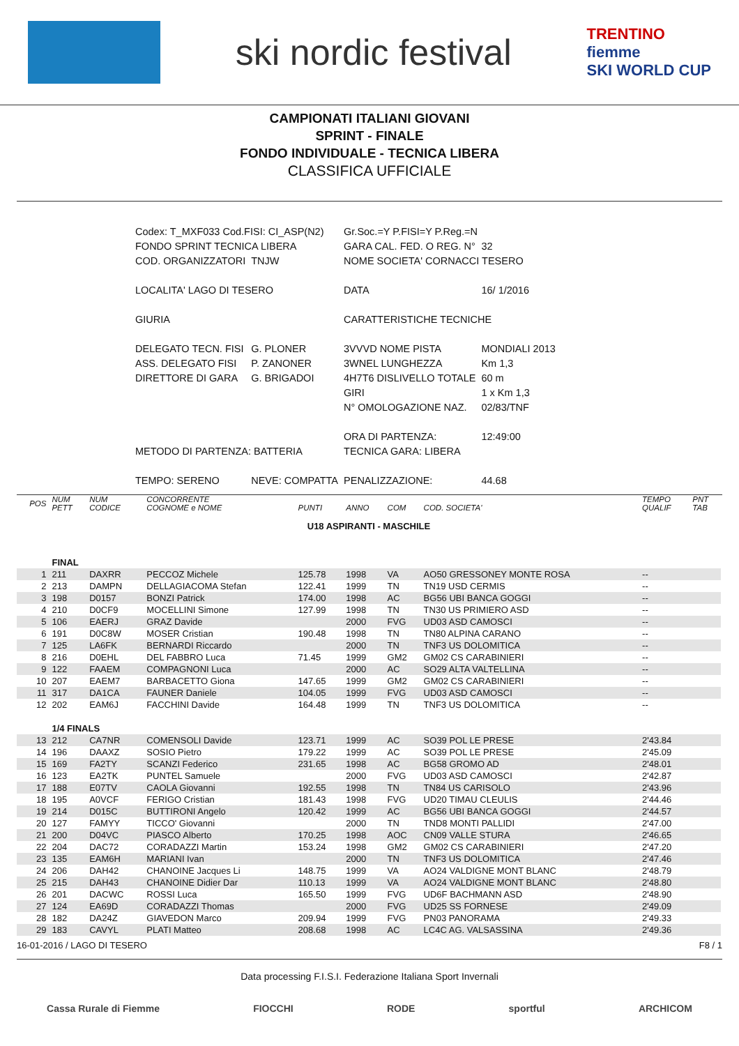ski nordic festival
TRENTINO
fiemme
SKI WORLD CUP
CAMPIONATI ITALIANI GIOVANI
SPRINT - FINALE
FONDO INDIVIDUALE - TECNICA LIBERA
CLASSIFICA UFFICIALE
| Codex: T_MXF033 Cod.FISI: CI_ASP(N2) | | Gr.Soc.=Y P.FISI=Y P.Reg.=N | |
| FONDO SPRINT TECNICA LIBERA | | GARA CAL. FED. O REG. N° | 32 |
| COD. ORGANIZZATORI | TNJW | NOME SOCIETA' CORNACCI TESERO | |
| LOCALITA' LAGO DI TESERO | | DATA | 16/ 1/2016 |
| GIURIA | | CARATTERISTICHE TECNICHE | |
| DELEGATO TECN. FISI | G. PLONER | 3VVVD NOME PISTA | MONDIALI 2013 |
| ASS. DELEGATO FISI | P. ZANONER | 3WNEL LUNGHEZZA | Km 1,3 |
| DIRETTORE DI GARA | G. BRIGADOI | 4H7T6 DISLIVELLO TOTALE | 60 m |
| | | GIRI | 1 x Km 1,3 |
| | | N° OMOLOGAZIONE NAZ. | 02/83/TNF |
| | | ORA DI PARTENZA: | 12:49:00 |
| METODO DI PARTENZA: BATTERIA | | TECNICA GARA: LIBERA | |
| TEMPO: SERENO | NEVE: COMPATTA | PENALIZZAZIONE: | 44.68 |
| POS | NUM PETT | NUM CODICE | CONCORRENTE COGNOME e NOME | PUNTI | ANNO | COM | COD. SOCIETA' | TEMPO QUALIF | PNT TAB |
| U18 ASPIRANTI - MASCHILE | | | | | | | | | |
| | FINAL | | | | | | | | |
| 1 | 211 | DAXRR | PECCOZ Michele | 125.78 | 1998 | VA | AO50 GRESSONEY MONTE ROSA | -- | |
| 2 | 213 | DAMPN | DELLAGIACOMA Stefan | 122.41 | 1999 | TN | TN19 USD CERMIS | -- | |
| 3 | 198 | D0157 | BONZI Patrick | 174.00 | 1998 | AC | BG56 UBI BANCA GOGGI | -- | |
| 4 | 210 | D0CF9 | MOCELLINI Simone | 127.99 | 1998 | TN | TN30 US PRIMIERO ASD | -- | |
| 5 | 106 | EAERJ | GRAZ Davide | | 2000 | FVG | UD03 ASD CAMOSCI | -- | |
| 6 | 191 | D0C8W | MOSER Cristian | 190.48 | 1998 | TN | TN80 ALPINA CARANO | -- | |
| 7 | 125 | LA6FK | BERNARDI Riccardo | | 2000 | TN | TNF3 US DOLOMITICA | -- | |
| 8 | 216 | D0EHL | DEL FABBRO Luca | 71.45 | 1999 | GM2 | GM02 CS CARABINIERI | -- | |
| 9 | 122 | FAAEM | COMPAGNONI Luca | | 2000 | AC | SO29 ALTA VALTELLINA | -- | |
| 10 | 207 | EAEM7 | BARBACETTO Giona | 147.65 | 1999 | GM2 | GM02 CS CARABINIERI | -- | |
| 11 | 317 | DA1CA | FAUNER Daniele | 104.05 | 1999 | FVG | UD03 ASD CAMOSCI | -- | |
| 12 | 202 | EAM6J | FACCHINI Davide | 164.48 | 1999 | TN | TNF3 US DOLOMITICA | -- | |
| | 1/4 FINALS | | | | | | | | |
| 13 | 212 | CA7NR | COMENSOLI Davide | 123.71 | 1999 | AC | SO39 POL LE PRESE | 2'43.84 | |
| 14 | 196 | DAAXZ | SOSIO Pietro | 179.22 | 1999 | AC | SO39 POL LE PRESE | 2'45.09 | |
| 15 | 169 | FA2TY | SCANZI Federico | 231.65 | 1998 | AC | BG58 GROMO AD | 2'48.01 | |
| 16 | 123 | EA2TK | PUNTEL Samuele | | 2000 | FVG | UD03 ASD CAMOSCI | 2'42.87 | |
| 17 | 188 | E07TV | CAOLA Giovanni | 192.55 | 1998 | TN | TN84 US CARISOLO | 2'43.96 | |
| 18 | 195 | A0VCF | FERIGO Cristian | 181.43 | 1998 | FVG | UD20 TIMAU CLEULIS | 2'44.46 | |
| 19 | 214 | D015C | BUTTIRONI Angelo | 120.42 | 1999 | AC | BG56 UBI BANCA GOGGI | 2'44.57 | |
| 20 | 127 | FAMYY | TICCO' Giovanni | | 2000 | TN | TND8 MONTI PALLIDI | 2'47.00 | |
| 21 | 200 | D04VC | PIASCO Alberto | 170.25 | 1998 | AOC | CN09 VALLE STURA | 2'46.65 | |
| 22 | 204 | DAC72 | CORADAZZI Martin | 153.24 | 1998 | GM2 | GM02 CS CARABINIERI | 2'47.20 | |
| 23 | 135 | EAM6H | MARIANI Ivan | | 2000 | TN | TNF3 US DOLOMITICA | 2'47.46 | |
| 24 | 206 | DAH42 | CHANOINE Jacques Li | 148.75 | 1999 | VA | AO24 VALDIGNE MONT BLANC | 2'48.79 | |
| 25 | 215 | DAH43 | CHANOINE Didier Dar | 110.13 | 1999 | VA | AO24 VALDIGNE MONT BLANC | 2'48.80 | |
| 26 | 201 | DACWC | ROSSI Luca | 165.50 | 1999 | FVG | UD6F BACHMANN ASD | 2'48.90 | |
| 27 | 124 | EA69D | CORADAZZI Thomas | | 2000 | FVG | UD25 SS FORNESE | 2'49.09 | |
| 28 | 182 | DA24Z | GIAVEDON Marco | 209.94 | 1999 | FVG | PN03 PANORAMA | 2'49.33 | |
| 29 | 183 | CAVYL | PLATI Matteo | 208.68 | 1998 | AC | LC4C AG. VALSASSINA | 2'49.36 | |
16-01-2016 / LAGO DI TESERO F8 / 1
Data processing F.I.S.I. Federazione Italiana Sport Invernali
Cassa Rurale di Fiemme FIOCCHI RODE sportful ARCHICOM